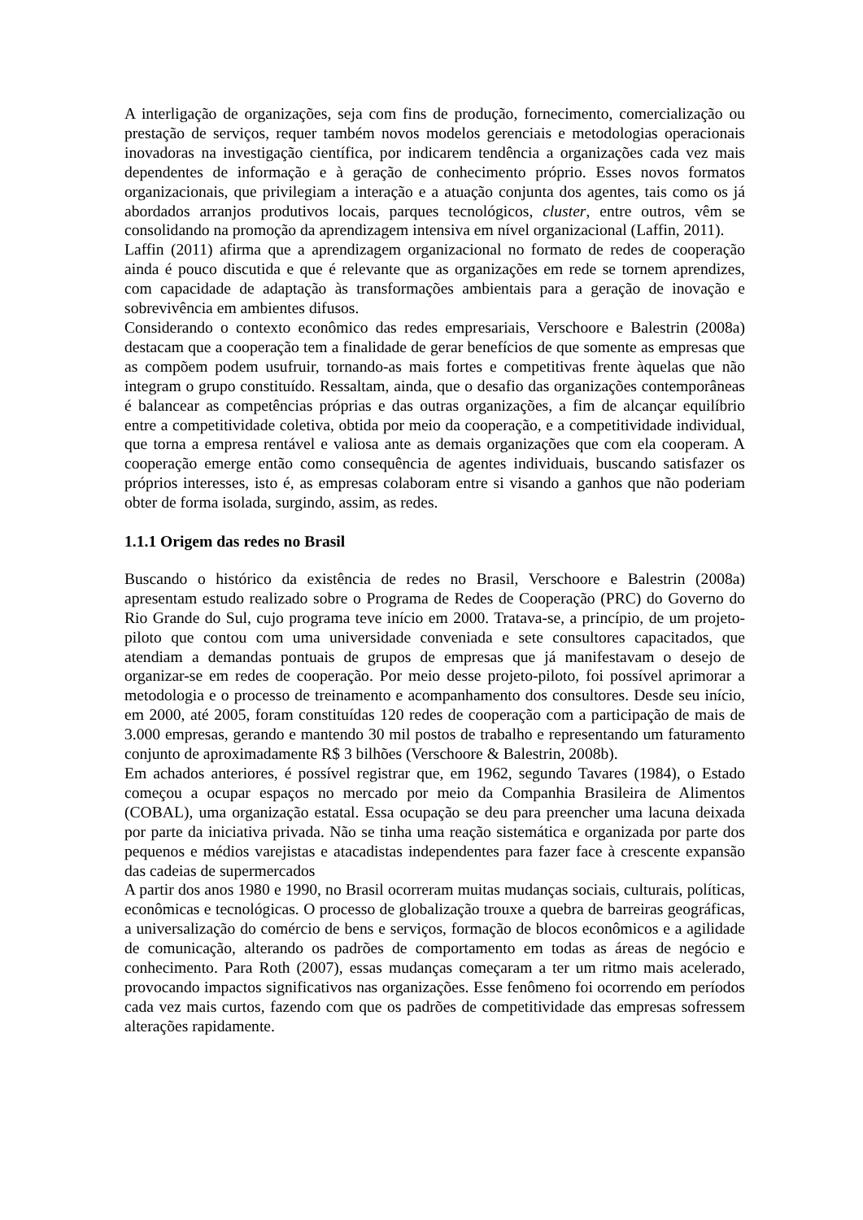A interligação de organizações, seja com fins de produção, fornecimento, comercialização ou prestação de serviços, requer também novos modelos gerenciais e metodologias operacionais inovadoras na investigação científica, por indicarem tendência a organizações cada vez mais dependentes de informação e à geração de conhecimento próprio. Esses novos formatos organizacionais, que privilegiam a interação e a atuação conjunta dos agentes, tais como os já abordados arranjos produtivos locais, parques tecnológicos, cluster, entre outros, vêm se consolidando na promoção da aprendizagem intensiva em nível organizacional (Laffin, 2011).
Laffin (2011) afirma que a aprendizagem organizacional no formato de redes de cooperação ainda é pouco discutida e que é relevante que as organizações em rede se tornem aprendizes, com capacidade de adaptação às transformações ambientais para a geração de inovação e sobrevivência em ambientes difusos.
Considerando o contexto econômico das redes empresariais, Verschoore e Balestrin (2008a) destacam que a cooperação tem a finalidade de gerar benefícios de que somente as empresas que as compõem podem usufruir, tornando-as mais fortes e competitivas frente àquelas que não integram o grupo constituído. Ressaltam, ainda, que o desafio das organizações contemporâneas é balancear as competências próprias e das outras organizações, a fim de alcançar equilíbrio entre a competitividade coletiva, obtida por meio da cooperação, e a competitividade individual, que torna a empresa rentável e valiosa ante as demais organizações que com ela cooperam. A cooperação emerge então como consequência de agentes individuais, buscando satisfazer os próprios interesses, isto é, as empresas colaboram entre si visando a ganhos que não poderiam obter de forma isolada, surgindo, assim, as redes.
1.1.1 Origem das redes no Brasil
Buscando o histórico da existência de redes no Brasil, Verschoore e Balestrin (2008a) apresentam estudo realizado sobre o Programa de Redes de Cooperação (PRC) do Governo do Rio Grande do Sul, cujo programa teve início em 2000. Tratava-se, a princípio, de um projeto-piloto que contou com uma universidade conveniada e sete consultores capacitados, que atendiam a demandas pontuais de grupos de empresas que já manifestavam o desejo de organizar-se em redes de cooperação. Por meio desse projeto-piloto, foi possível aprimorar a metodologia e o processo de treinamento e acompanhamento dos consultores. Desde seu início, em 2000, até 2005, foram constituídas 120 redes de cooperação com a participação de mais de 3.000 empresas, gerando e mantendo 30 mil postos de trabalho e representando um faturamento conjunto de aproximadamente R$ 3 bilhões (Verschoore & Balestrin, 2008b).
Em achados anteriores, é possível registrar que, em 1962, segundo Tavares (1984), o Estado começou a ocupar espaços no mercado por meio da Companhia Brasileira de Alimentos (COBAL), uma organização estatal. Essa ocupação se deu para preencher uma lacuna deixada por parte da iniciativa privada. Não se tinha uma reação sistemática e organizada por parte dos pequenos e médios varejistas e atacadistas independentes para fazer face à crescente expansão das cadeias de supermercados
A partir dos anos 1980 e 1990, no Brasil ocorreram muitas mudanças sociais, culturais, políticas, econômicas e tecnológicas. O processo de globalização trouxe a quebra de barreiras geográficas, a universalização do comércio de bens e serviços, formação de blocos econômicos e a agilidade de comunicação, alterando os padrões de comportamento em todas as áreas de negócio e conhecimento. Para Roth (2007), essas mudanças começaram a ter um ritmo mais acelerado, provocando impactos significativos nas organizações. Esse fenômeno foi ocorrendo em períodos cada vez mais curtos, fazendo com que os padrões de competitividade das empresas sofressem alterações rapidamente.